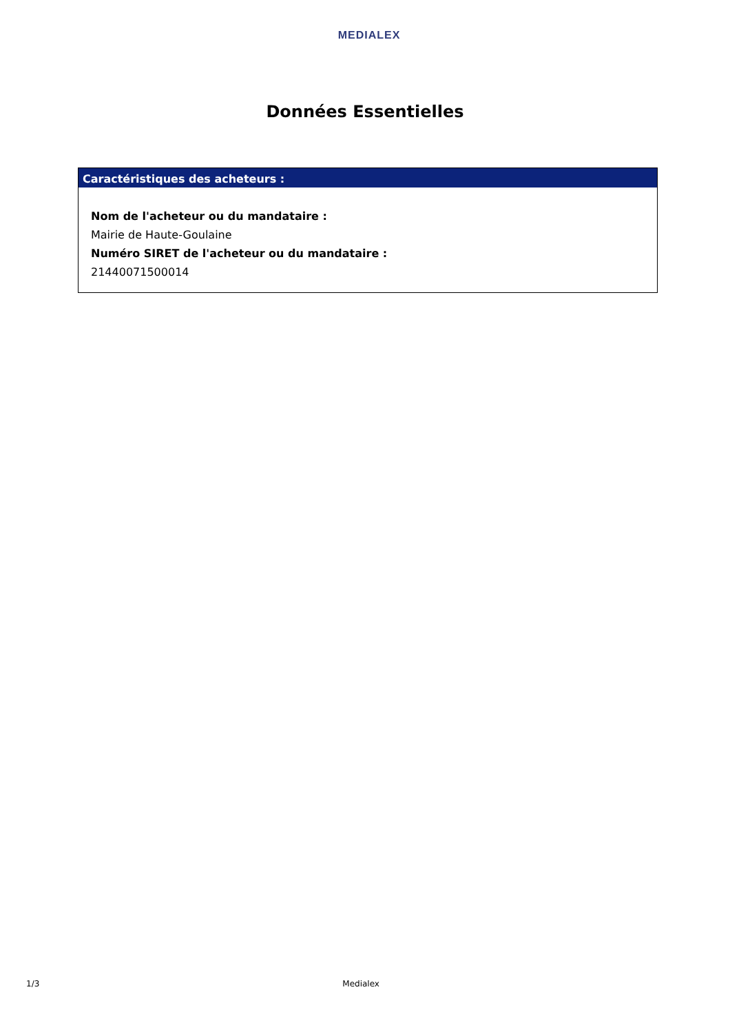MEDIALEX
Données Essentielles
Caractéristiques des acheteurs :
Nom de l'acheteur ou du mandataire :
Mairie de Haute-Goulaine
Numéro SIRET de l'acheteur ou du mandataire :
21440071500014
1/3 Medialex